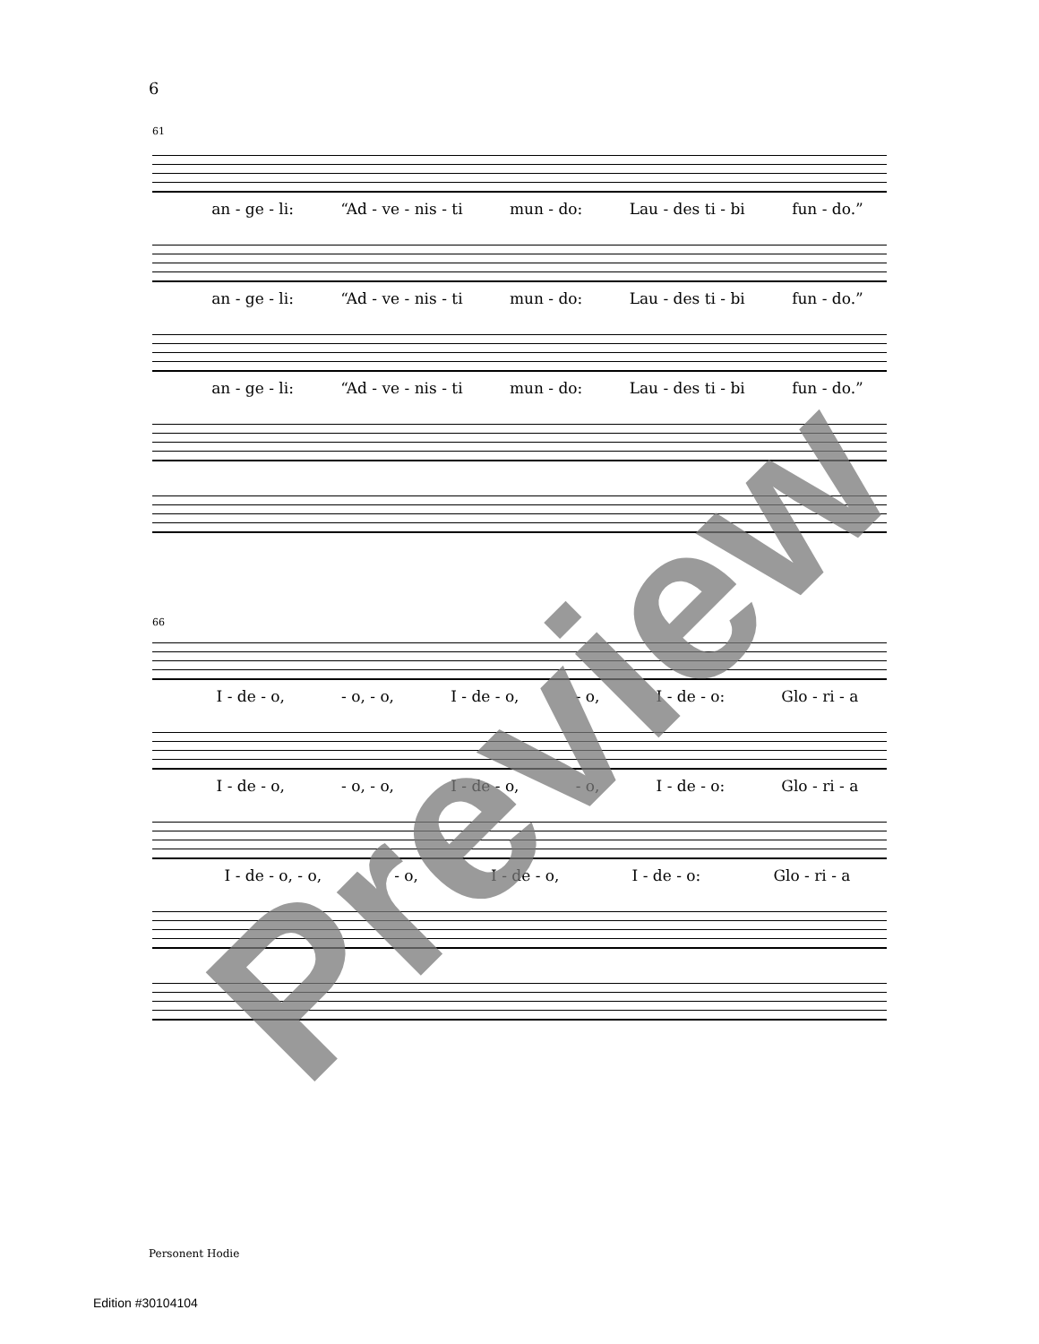6
61
an - ge - li: “Ad - ve - nis - ti mun - do: Lau - des ti - bi fun - do.”
an - ge - li: “Ad - ve - nis - ti mun - do: Lau - des ti - bi fun - do.”
an - ge - li: “Ad - ve - nis - ti mun - do: Lau - des ti - bi fun - do.”
66
I - de - o, - o, - o, I - de - o, - o, I - de - o: Glo - ri - a
I - de - o, - o, - o, I - de - o, - o, I - de - o: Glo - ri - a
I - de - o, - o, - o, I - de - o, I - de - o: Glo - ri - a
Personent Hodie
Edition #30104104
Preview